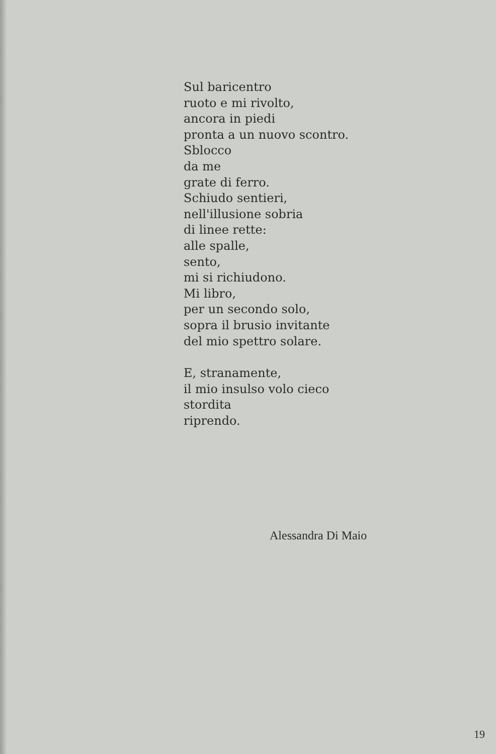Sul baricentro
ruoto e mi rivolto,
ancora in piedi
pronta a un nuovo scontro.
Sblocco
da me
grate di ferro.
Schiudo sentieri,
nell'illusione sobria
di linee rette:
alle spalle,
sento,
mi si richiudono.
Mi libro,
per un secondo solo,
sopra il brusio invitante
del mio spettro solare.
E, stranamente,
il mio insulso volo cieco
stordita
riprendo.
Alessandra Di Maio
19